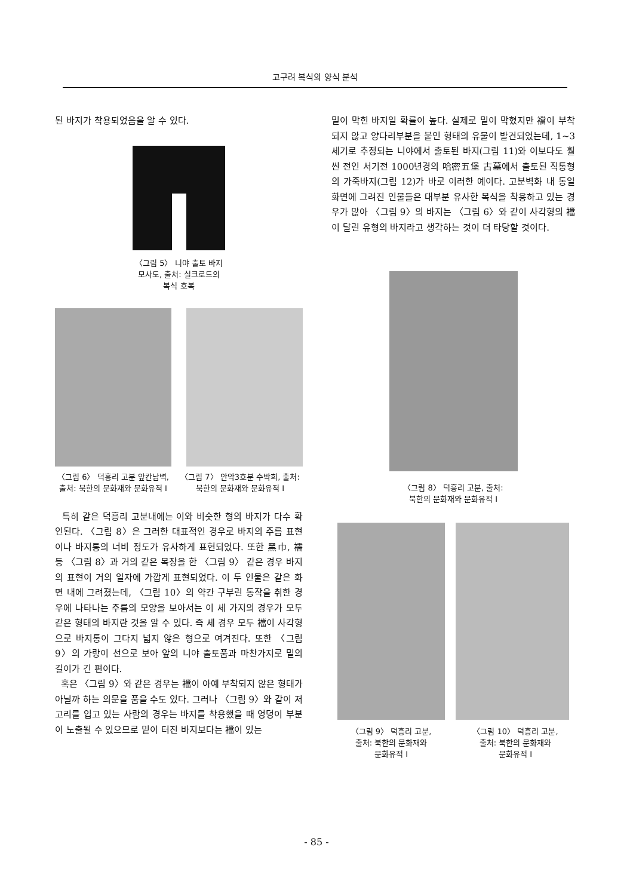고구려 복식의 양식 분석
된 바지가 착용되었음을 알 수 있다.
〈그림 5〉 니야 출토 바지
모사도, 출처: 실크로드의
복식 호복
〈그림 6〉 덕흥리 고분 앞칸남벽, 출처: 북한의 문화재와 문화유적 I
〈그림 7〉 안악3호분 수박희, 출처: 북한의 문화재와 문화유적 I
특히 같은 덕흥리 고분내에는 이와 비슷한 형의 바지가 다수 확인된다. 〈그림 8〉은 그러한 대표적인 경우로 바지의 주름 표현이나 바지통의 너비 정도가 유사하게 표현되었다. 또한 黑巾, 襦 등 〈그림 8〉과 거의 같은 복장을 한 〈그림 9〉 같은 경우 바지의 표현이 거의 일자에 가깝게 표현되었다. 이 두 인물은 같은 화면 내에 그려졌는데, 〈그림 10〉의 약간 구부린 동작을 취한 경우에 나타나는 주름의 모양을 보아서는 이 세 가지의 경우가 모두 같은 형태의 바지란 것을 알 수 있다. 즉 세 경우 모두 襠이 사각형으로 바지통이 그다지 넓지 않은 형으로 여겨진다. 또한 〈그림 9〉의 가랑이 선으로 보아 앞의 니야 출토품과 마찬가지로 밑의 길이가 긴 편이다.
혹은 〈그림 9〉와 같은 경우는 襠이 아예 부착되지 않은 형태가 아닐까 하는 의문을 품을 수도 있다. 그러나 〈그림 9〉와 같이 저고리를 입고 있는 사람의 경우는 바지를 착용했을 때 엉덩이 부분이 노출될 수 있으므로 밑이 터진 바지보다는 襠이 있는
밑이 막힌 바지일 확률이 높다. 실제로 밑이 막혔지만 襠이 부착되지 않고 양다리부분을 붙인 형태의 유물이 발견되었는데, 1~3세기로 추정되는 니야에서 출토된 바지(그림 11)와 이보다도 훨씬 전인 서기전 1000년경의 哈密五堡 古墓에서 출토된 직통형의 가죽바지(그림 12)가 바로 이러한 예이다. 고분벽화 내 동일 화면에 그려진 인물들은 대부분 유사한 복식을 착용하고 있는 경우가 많아 〈그림 9〉의 바지는 〈그림 6〉와 같이 사각형의 襠이 달린 유형의 바지라고 생각하는 것이 더 타당할 것이다.
〈그림 8〉 덕흥리 고분, 출처:
북한의 문화재와 문화유적 I
〈그림 9〉 덕흥리 고분,
출처: 북한의 문화재와
문화유적 I
〈그림 10〉 덕흥리 고분,
출처: 북한의 문화재와
문화유적 I
- 85 -